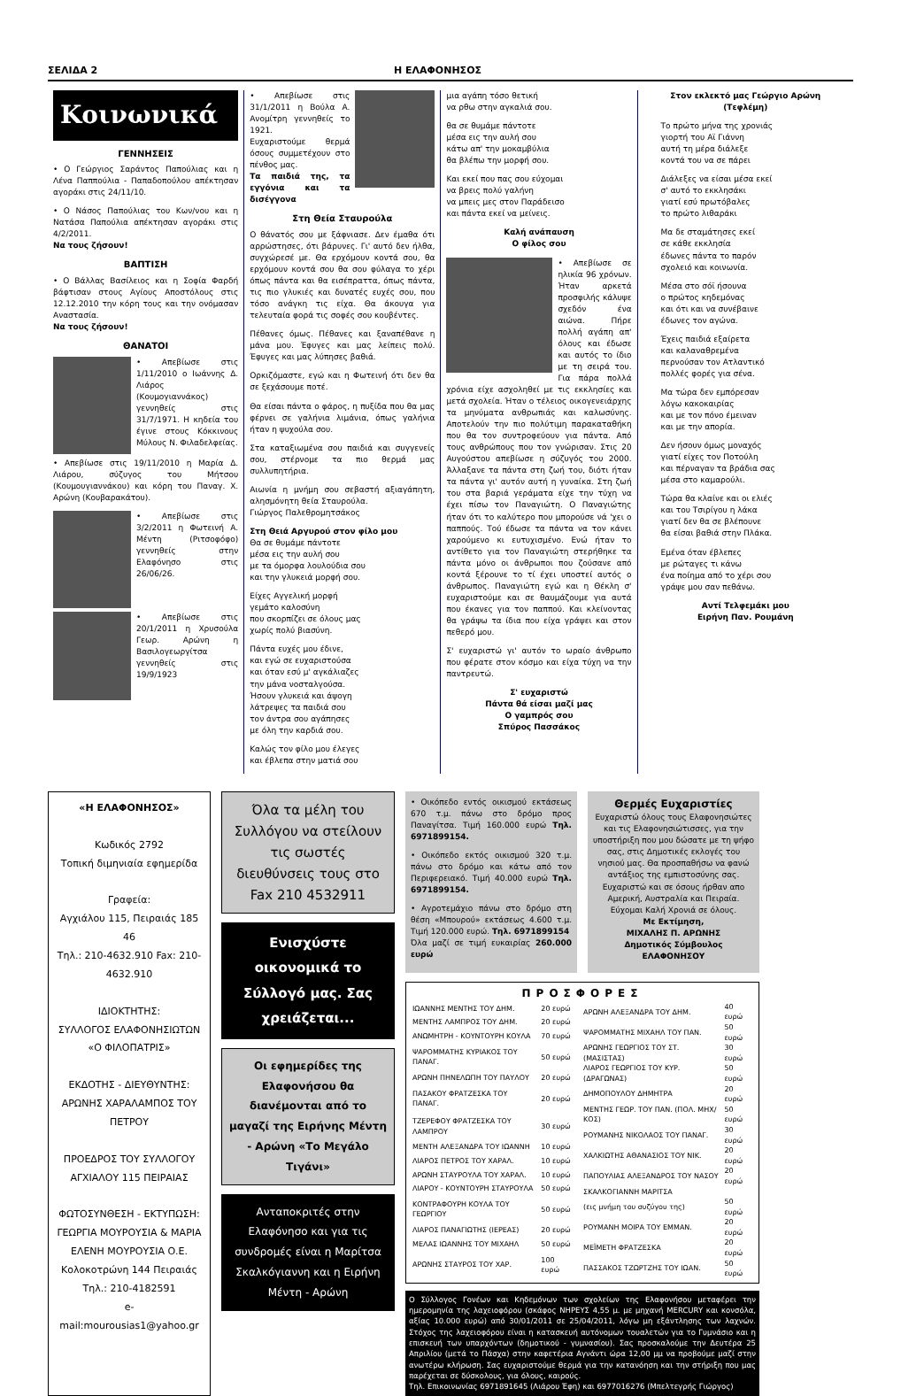ΣΕΛΙΔΑ 2 Η ΕΛΑΦΟΝΗΣΟΣ
Κοινωνικά
ΓΕΝΝΗΣΕΙΣ
• Ο Γεώργιος Σαράντος Παπούλιας και η Λένα Παππούλια - Παπαδοπούλου απέκτησαν αγοράκι στις 24/11/10.
• Ο Νάσος Παπούλιας του Κων/νου και η Νατάσα Παπούλια απέκτησαν αγοράκι στις 4/2/2011.
Να τους ζήσουν!
ΒΑΠΤΙΣΗ
• Ο Βάλλας Βασίλειος και η Σοφία Φαρδή βάφτισαν στους Αγίους Αποστόλους στις 12.12.2010 την κόρη τους και την ονόμασαν Αναστασία.
Να τους ζήσουν!
ΘΑΝΑΤΟΙ
• Απεβίωσε στις 1/11/2010 ο Ιωάννης Δ. Λιάρος (Κουμογιαννάκος) γεννηθείς στις 31/7/1971. Η κηδεία του έγινε στους Κόκκινους Μύλους Ν. Φιλαδελφείας.
• Απεβίωσε στις 19/11/2010 η Μαρία Δ. Λιάρου, σύζυγος του Μήτσου (Κουμουγιαννάκου) και κόρη του Παναγ. Χ. Αρώνη (Κουβαρακάτου).
• Απεβίωσε στις 3/2/2011 η Φωτεινή Α. Μέντη (Ριτσοφόφο) γεννηθείς στην Ελαφόνησο στις 26/06/26.
• Απεβίωσε στις 20/1/2011 η Χρυσούλα Γεωρ. Αρώνη η Βασιλογεωργίτσα γεννηθείς στις 19/9/1923
• Απεβίωσε στις 31/1/2011 η Βούλα Α. Ανομίτρη γεννηθείς το 1921.
Ευχαριστούμε θερμά όσους συμμετέχουν στο πένθος μας.
Τα παιδιά της, τα εγγόνια και τα δισέγγονα
Στη Θεία Σταυρούλα
Ο θάνατός σου με ξάφνιασε. Δεν έμαθα ότι αρρώστησες, ότι βάρυνες. Γι' αυτό δεν ήλθα, συγχώρεσέ με. Θα ερχόμουν κοντά σου, θα ερχόμουν κοντά σου θα σου φύλαγα το χέρι όπως πάντα και θα εισέπραττα, όπως πάντα, τις πιο γλυκιές και δυνατές ευχές σου, που τόσο ανάγκη τις είχα. Θα άκουγα για τελευταία φορά τις σοφές σου κουβέντες.
Πέθανες όμως. Πέθανες και ξαναπέθανε η μάνα μου. Έφυγες και μας λείπεις πολύ. Έφυγες και μας λύπησες βαθιά.
Ορκιζόμαστε, εγώ και η Φωτεινή ότι δεν θα σε ξεχάσουμε ποτέ.
Θα είσαι πάντα ο φάρος, η πυξίδα που θα μας φέρνει σε γαλήνια λιμάνια, όπως γαλήνια ήταν η ψυχούλα σου.
Στα καταξιωμένα σου παιδιά και συγγενείς σου, στέρνομε τα πιο θερμά μας συλλυπητήρια.
Αιωνία η μνήμη σου σεβαστή αξιαγάπητη, αλησμόνητη θεία Σταυρούλα.
Γιώργος Παλεθρομητσάκος
Στη Θειά Αργυρού στον φίλο μου
Θα σε θυμάμε πάντοτε
μέσα εις την αυλή σου
με τα όμορφα λουλούδια σου
και την γλυκειά μορφή σου.
Είχες Αγγελική μορφή
γεμάτο καλοσύνη
που σκορπίζει σε όλους μας
χωρίς πολύ βιασύνη.
Πάντα ευχές μου έδινε,
και εγώ σε ευχαριστούσα
και όταν εσύ μ' αγκάλιαζες
την μάνα νοσταλγούσα.
Ήσουν γλυκειά και άψογη
λάτρεψες τα παιδιά σου
τον άντρα σου αγάπησες
με όλη την καρδιά σου.
Καλώς τον φίλο μου έλεγες
και έβλεπα στην ματιά σου
μια αγάπη τόσο θετική
να ρθω στην αγκαλιά σου.
θα σε θυμάμε πάντοτε
μέσα εις την αυλή σου
κάτω απ' την μοκαμβύλια
θα βλέπω την μορφή σου.
Και εκεί που πας σου εύχομαι
να βρεις πολύ γαλήνη
να μπεις μες στον Παράδεισο
και πάντα εκεί να μείνεις.
Καλή ανάπαυση
Ο φίλος σου
• Απεβίωσε σε ηλικία 96 χρόνων. Ήταν αρκετά προσφιλής κάλυψε σχεδόν ένα αιώνα. Πήρε πολλή αγάπη απ' όλους και έδωσε και αυτός το ίδιο με τη σειρά του. Για πάρα πολλά χρόνια είχε ασχοληθεί με τις εκκλησίες και μετά σχολεία. Ήταν ο τέλειος οικογενειάρχης τα μηνύματα ανθρωπιάς και καλωσύνης. Αποτελούν την πιο πολύτιμη παρακαταθήκη που θα τον συντροφεύουν για πάντα. Από τους ανθρώπους που τον γνώρισαν. Στις 20 Αυγούστου απεβίωσε η σύζυγός του 2000. Άλλαξανε τα πάντα στη ζωή του, διότι ήταν τα πάντα γι' αυτόν αυτή η γυναίκα. Στη ζωή του στα βαριά γεράματα είχε την τύχη να έχει πίσω τον Παναγιώτη. Ο Παναγιώτης ήταν ότι το καλύτερο που μπορούσε νά 'χει ο παππούς. Τού έδωσε τα πάντα να τον κάνει χαρούμενο κι ευτυχισμένο. Ενώ ήταν το αντίθετο για τον Παναγιώτη στερήθηκε τα πάντα μόνο οι άνθρωποι που ζούσανε από κοντά ξέρουνε το τί έχει υποστεί αυτός ο άνθρωπος. Παναγιώτη εγώ και η Θέκλη σ' ευχαριστούμε και σε θαυμάζουμε για αυτά που έκανες για τον παππού. Και κλείνοντας θα γράψω τα ίδια που είχα γράψει και στον πεθερό μου.
Σ' ευχαριστώ γι' αυτόν το ωραίο άνθρωπο που φέρατε στον κόσμο και είχα τύχη να την παντρευτώ.
Σ' ευχαριστώ
Πάντα θά είσαι μαζί μας
Ο γαμπρός σου
Σπύρος Πασσάκος
Στον εκλεκτό μας Γεώργιο Αρώνη
(Τεφλέμη)
Το πρώτο μήνα της χρονιάς
γιορτή του Αϊ Γιάννη
αυτή τη μέρα διάλεξε
κοντά του να σε πάρει
Διάλεξες να είσαι μέσα εκεί
σ' αυτό το εκκλησάκι
γιατί εσύ πρωτόβαλες
το πρώτο λιθαράκι
Μα δε σταμάτησες εκεί
σε κάθε εκκλησία
έδωνες πάντα το παρόν
σχολειό και κοινωνία.
Μέσα στο σόϊ ήσουνα
ο πρώτος κηδεμόνας
και ότι και να συνέβαινε
έδωνες τον αγώνα.
Έχεις παιδιά εξαίρετα
και καλαναθρεμένα
περνούσαν τον Ατλαντικό
πολλές φορές για σένα.
Μα τώρα δεν εμπόρεσαν
λόγω κακοκαιρίας
και με τον πόνο έμειναν
και με την απορία.
Δεν ήσουν όμως μοναχός
γιατί είχες τον Ποτούλη
και πέρναγαν τα βράδια σας
μέσα στο καμαρούλι.
Τώρα θα κλαίνε και οι ελιές
και του Τσιρίγου η λάκα
γιατί δεν θα σε βλέπουνε
θα είσαι βαθιά στην Πλάκα.
Εμένα όταν έβλεπες
με ρώταγες τι κάνω
ένα ποίημα από το χέρι σου
γράψε μου σαν πεθάνω.
Αντί Τελφεμάκι μου
Ειρήνη Παν. Ρουμάνη
«Η ΕΛΑΦΟΝΗΣΟΣ»
Κωδικός 2792
Τοπική διμηνιαία εφημερίδα
Γραφεία:
Αγχιάλου 115, Πειραιάς 185 46
Τηλ.: 210-4632.910 Fax: 210-4632.910
ΙΔΙΟΚΤΗΤΗΣ:
ΣΥΛΛΟΓΟΣ ΕΛΑΦΟΝΗΣΙΩΤΩΝ «Ο ΦΙΛΟΠΑΤΡΙΣ»
ΕΚΔΟΤΗΣ - ΔΙΕΥΘΥΝΤΗΣ:
ΑΡΩΝΗΣ ΧΑΡΑΛΑΜΠΟΣ ΤΟΥ ΠΕΤΡΟΥ
ΠΡΟΕΔΡΟΣ ΤΟΥ ΣΥΛΛΟΓΟΥ
ΑΓΧΙΑΛΟΥ 115 ΠΕΙΡΑΙΑΣ
ΦΩΤΟΣΥΝΘΕΣΗ - ΕΚΤΥΠΩΣΗ:
ΓΕΩΡΓΙΑ ΜΟΥΡΟΥΣΙΑ & ΜΑΡΙΑ ΕΛΕΝΗ ΜΟΥΡΟΥΣΙΑ Ο.Ε.
Κολοκοτρώνη 144 Πειραιάς
Τηλ.: 210-4182591
e-mail:mourousias1@yahoo.gr
Όλα τα μέλη του Συλλόγου να στείλουν τις σωστές διευθύνσεις τους στο Fax 210 4532911
Ενισχύστε οικονομικά το Σύλλογό μας. Σας χρειάζεται...
Οι εφημερίδες της Ελαφονήσου θα διανέμονται από το μαγαζί της Ειρήνης Μέντη - Αρώνη «Το Μεγάλο Τιγάνι»
Ανταποκριτές στην Ελαφόνησο και για τις συνδρομές είναι η Μαρίτσα Σκαλκόγιαννη και η Ειρήνη Μέντη - Αρώνη
• Οικόπεδο εντός οικισμού εκτάσεως 670 τ.μ. πάνω στο δρόμο προς Παναγίτσα. Τιμή 160.000 ευρώ Τηλ. 6971899154.
• Οικόπεδο εκτός οικισμού 320 τ.μ. πάνω στο δρόμο και κάτω από τον Περιφερειακό. Τιμή 40.000 ευρώ Τηλ. 6971899154.
• Αγροτεμάχιο πάνω στο δρόμο στη θέση «Μπουρού» εκτάσεως 4.600 τ.μ. Τιμή 120.000 ευρώ. Τηλ. 6971899154
Όλα μαζί σε τιμή ευκαιρίας 260.000 ευρώ
Θερμές Ευχαριστίες
Ευχαριστώ όλους τους Ελαφονησιώτες και τις Ελαφονησιώτισσες, για την υποστήριξη που μου δώσατε με τη ψήφο σας, στις Δημοτικές εκλογές του νησιού μας. Θα προσπαθήσω να φανώ αντάξιος της εμπιστοσύνης σας. Ευχαριστώ και σε όσους ήρθαν απο Αμερική, Αυστραλία και Πειραία. Εύχομαι Καλή Χρονιά σε όλους.
Με Εκτίμηση,
ΜΙΧΑΛΗΣ Π. ΑΡΩΝΗΣ
Δημοτικός Σύμβουλος ΕΛΑΦΟΝΗΣΟΥ
ΠΡΟΣΦΟΡΕΣ
| ΙΩΑΝΝΗΣ ΜΕΝΤΗΣ ΤΟΥ ΔΗΜ. | 20 ευρώ |
| ΜΕΝΤΗΣ ΛΑΜΠΡΟΣ ΤΟΥ ΔΗΜ. | 20 ευρώ |
| ΑΝΩΜΗΤΡΗ - ΚΟΥΝΤΟΥΡΗ ΚΟΥΛΑ | 70 ευρώ |
| ΨΑΡΟΜΜΑΤΗΣ ΚΥΡΙΑΚΟΣ ΤΟΥ ΠΑΝΑΓ. | 50 ευρώ |
| ΑΡΩΝΗ ΠΗΝΕΛΩΠΗ ΤΟΥ ΠΑΥΛΟΥ | 20 ευρώ |
| ΠΑΣΑΚΟΥ ΦΡΑΤΖΕΣΚΑ ΤΟΥ ΠΑΝΑΓ. | 20 ευρώ |
| ΤΖΕΡΕΦΟΥ ΦΡΑΤΖΕΣΚΑ ΤΟΥ ΛΑΜΠΡΟΥ | 30 ευρώ |
| ΜΕΝΤΗ ΑΛΕΞΑΝΔΡΑ ΤΟΥ ΙΩΑΝΝΗ | 10 ευρώ |
| ΛΙΑΡΟΣ ΠΕΤΡΟΣ ΤΟΥ ΧΑΡΑΛ. | 10 ευρώ |
| ΑΡΩΝΗ ΣΤΑΥΡΟΥΛΑ ΤΟΥ ΧΑΡΑΛ. | 10 ευρώ |
| ΛΙΑΡΟΥ - ΚΟΥΝΤΟΥΡΗ ΣΤΑΥΡΟΥΛΑ | 50 ευρώ |
| ΚΟΝΤΡΑΦΟΥΡΗ ΚΟΥΛΑ ΤΟΥ ΓΕΩΡΓΙΟΥ | 50 ευρώ |
| ΛΙΑΡΟΣ ΠΑΝΑΓΙΩΤΗΣ (ΙΕΡΕΑΣ) | 20 ευρώ |
| ΜΕΛΑΣ ΙΩΑΝΝΗΣ ΤΟΥ ΜΙΧΑΗΛ | 50 ευρώ |
| ΑΡΩΝΗΣ ΣΤΑΥΡΟΣ ΤΟΥ ΧΑΡ. | 100 ευρώ |
| ΑΡΩΝΗ ΑΛΕΞΑΝΔΡΑ ΤΟΥ ΔΗΜ. | 40 ευρώ |
| ΨΑΡΟΜΜΑΤΗΣ ΜΙΧΑΗΛ ΤΟΥ ΠΑΝ. | 50 ευρώ |
| ΑΡΩΝΗΣ ΓΕΩΡΓΙΟΣ ΤΟΥ ΣΤ. (ΜΑΣΙΣΤΑΣ) | 30 ευρώ |
| ΛΙΑΡΟΣ ΓΕΩΡΓΙΟΣ ΤΟΥ ΚΥΡ.(ΔΡΑΓΩΝΑΣ) | 50 ευρώ |
| ΔΗΜΟΠΟΥΛΟΥ ΔΗΜΗΤΡΑ | 20 ευρώ |
| ΜΕΝΤΗΣ ΓΕΩΡ. ΤΟΥ ΠΑΝ. (ΠΟΛ. ΜΗΧ/ΚΟΣ) | 50 ευρώ |
| ΡΟΥΜΑΝΗΣ ΝΙΚΟΛΑΟΣ ΤΟΥ ΠΑΝΑΓ. | 30 ευρώ |
| ΧΑΛΚΙΩΤΗΣ ΑΘΑΝΑΣΙΟΣ ΤΟΥ ΝΙΚ. | 20 ευρώ |
| ΠΑΠΟΥΛΙΑΣ ΑΛΕΞΑΝΔΡΟΣ ΤΟΥ ΝΑΣΟΥ | 20 ευρώ |
| ΣΚΑΛΚΟΓΙΑΝΝΗ ΜΑΡΙΤΣΑ | |
| (εις μνήμη του συζύγου της) | 50 ευρώ |
| ΡΟΥΜΑΝΗ ΜΟΙΡΑ ΤΟΥ ΕΜΜΑΝ. | 20 ευρώ |
| ΜΕΪΜΕΤΗ ΦΡΑΤΖΕΣΚΑ | 20 ευρώ |
| ΠΑΣΣΑΚΟΣ ΤΖΩΡΤΖΗΣ ΤΟΥ ΙΩΑΝ. | 50 ευρώ |
Ο Σύλλογος Γονέων και Κηδεμόνων των σχολείων της Ελαφονήσου μεταφέρει την ημερομηνία της λαχειοφόρου (σκάφος ΝΗΡΕΥΣ 4,55 μ. με μηχανή MERCURY και κονσόλα, αξίας 10.000 ευρώ) από 30/01/2011 σε 25/04/2011, λόγω μη εξάντλησης των λαχνών. Στόχος της λαχειοφόρου είναι η κατασκευή αυτόνομων τουαλετών για το Γυμνάσιο και η επισκευή των υπαρχόντων (δημοτικού - γυμνασίου). Σας προσκαλούμε την Δευτέρα 25 Απριλίου (μετά το Πάσχα) στην καφετέρια Αγνάντι ώρα 12,00 μμ να προβούμε μαζί στην ανωτέρω κλήρωση. Σας ευχαριστούμε θερμά για την κατανόηση και την στήριξη που μας παρέχεται σε δύσκολους, για όλους, καιρούς.
Τηλ. Επικοινωνίας 6971891645 (Λιάρου Έφη) και 6977016276 (Μπελτεγρής Γιώργος)